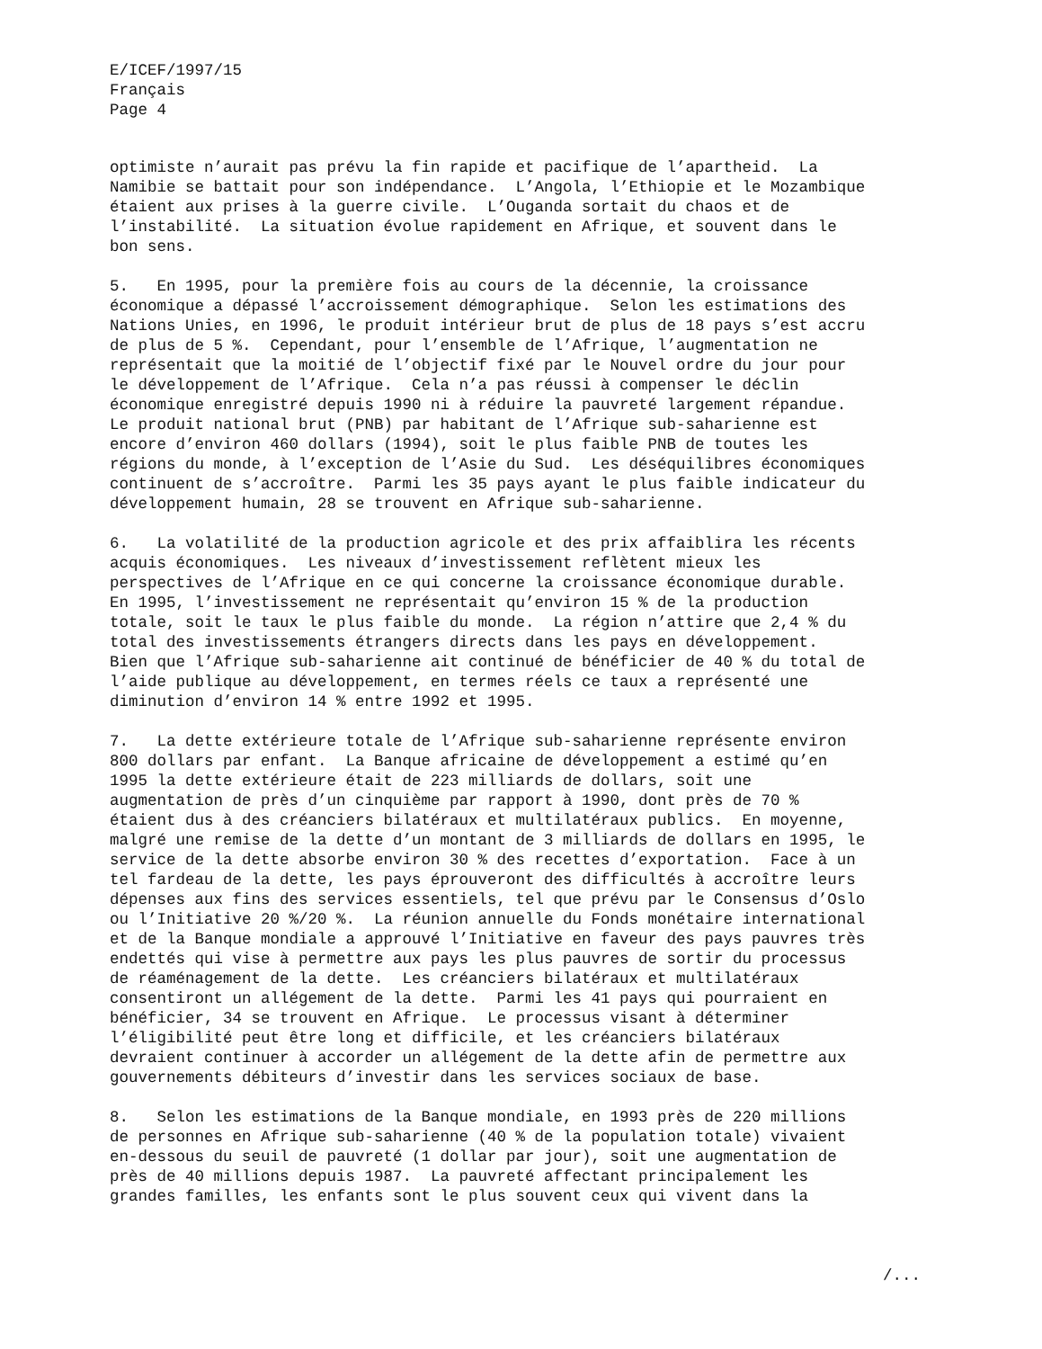E/ICEF/1997/15
Français
Page 4
optimiste n’aurait pas prévu la fin rapide et pacifique de l’apartheid. La Namibie se battait pour son indépendance. L’Angola, l’Ethiopie et le Mozambique étaient aux prises à la guerre civile. L’Ouganda sortait du chaos et de l’instabilité. La situation évolue rapidement en Afrique, et souvent dans le bon sens.
5. En 1995, pour la première fois au cours de la décennie, la croissance économique a dépassé l’accroissement démographique. Selon les estimations des Nations Unies, en 1996, le produit intérieur brut de plus de 18 pays s’est accru de plus de 5 %. Cependant, pour l’ensemble de l’Afrique, l’augmentation ne représentait que la moitié de l’objectif fixé par le Nouvel ordre du jour pour le développement de l’Afrique. Cela n’a pas réussi à compenser le déclin économique enregistré depuis 1990 ni à réduire la pauvreté largement répandue. Le produit national brut (PNB) par habitant de l’Afrique sub-saharienne est encore d’environ 460 dollars (1994), soit le plus faible PNB de toutes les régions du monde, à l’exception de l’Asie du Sud. Les déséquilibres économiques continuent de s’accroître. Parmi les 35 pays ayant le plus faible indicateur du développement humain, 28 se trouvent en Afrique sub-saharienne.
6. La volatilité de la production agricole et des prix affaiblira les récents acquis économiques. Les niveaux d’investissement reflètent mieux les perspectives de l’Afrique en ce qui concerne la croissance économique durable. En 1995, l’investissement ne représentait qu’environ 15 % de la production totale, soit le taux le plus faible du monde. La région n’attire que 2,4 % du total des investissements étrangers directs dans les pays en développement. Bien que l’Afrique sub-saharienne ait continué de bénéficier de 40 % du total de l’aide publique au développement, en termes réels ce taux a représenté une diminution d’environ 14 % entre 1992 et 1995.
7. La dette extérieure totale de l’Afrique sub-saharienne représente environ 800 dollars par enfant. La Banque africaine de développement a estimé qu’en 1995 la dette extérieure était de 223 milliards de dollars, soit une augmentation de près d’un cinquième par rapport à 1990, dont près de 70 % étaient dus à des créanciers bilatéraux et multilatéraux publics. En moyenne, malgré une remise de la dette d’un montant de 3 milliards de dollars en 1995, le service de la dette absorbe environ 30 % des recettes d’exportation. Face à un tel fardeau de la dette, les pays éprouveront des difficultés à accroître leurs dépenses aux fins des services essentiels, tel que prévu par le Consensus d’Oslo ou l’Initiative 20 %/20 %. La réunion annuelle du Fonds monétaire international et de la Banque mondiale a approuvé l’Initiative en faveur des pays pauvres très endettés qui vise à permettre aux pays les plus pauvres de sortir du processus de réaménagement de la dette. Les créanciers bilatéraux et multilatéraux consentiront un allégement de la dette. Parmi les 41 pays qui pourraient en bénéficier, 34 se trouvent en Afrique. Le processus visant à déterminer l’éligibilité peut être long et difficile, et les créanciers bilatéraux devraient continuer à accorder un allégement de la dette afin de permettre aux gouvernements débiteurs d’investir dans les services sociaux de base.
8. Selon les estimations de la Banque mondiale, en 1993 près de 220 millions de personnes en Afrique sub-saharienne (40 % de la population totale) vivaient en-dessous du seuil de pauvreté (1 dollar par jour), soit une augmentation de près de 40 millions depuis 1987. La pauvreté affectant principalement les grandes familles, les enfants sont le plus souvent ceux qui vivent dans la
/...